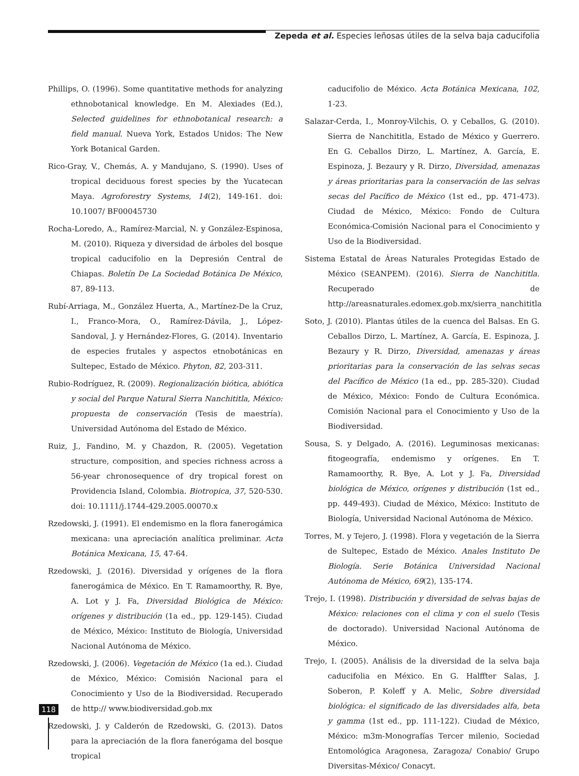Zepeda et al. Especies leñosas útiles de la selva baja caducifolia
Phillips, O. (1996). Some quantitative methods for analyzing ethnobotanical knowledge. En M. Alexiades (Ed.), Selected guidelines for ethnobotanical research: a field manual. Nueva York, Estados Unidos: The New York Botanical Garden.
Rico-Gray, V., Chemás, A. y Mandujano, S. (1990). Uses of tropical deciduous forest species by the Yucatecan Maya. Agroforestry Systems, 14(2), 149-161. doi: 10.1007/ BF00045730
Rocha-Loredo, A., Ramírez-Marcial, N. y González-Espinosa, M. (2010). Riqueza y diversidad de árboles del bosque tropical caducifolio en la Depresión Central de Chiapas. Boletín De La Sociedad Botánica De México, 87, 89-113.
Rubí-Arriaga, M., González Huerta, A., Martínez-De la Cruz, I., Franco-Mora, O., Ramírez-Dávila, J., López-Sandoval, J. y Hernández-Flores, G. (2014). Inventario de especies frutales y aspectos etnobotánicas en Sultepec, Estado de México. Phyton, 82, 203-311.
Rubio-Rodríguez, R. (2009). Regionalización biótica, abiótica y social del Parque Natural Sierra Nanchititla, México: propuesta de conservación (Tesis de maestría). Universidad Autónoma del Estado de México.
Ruiz, J., Fandino, M. y Chazdon, R. (2005). Vegetation structure, composition, and species richness across a 56-year chronosequence of dry tropical forest on Providencia Island, Colombia. Biotropica, 37, 520-530. doi: 10.1111/j.1744-429.2005.00070.x
Rzedowski, J. (1991). El endemismo en la flora fanerogámica mexicana: una apreciación analítica preliminar. Acta Botánica Mexicana, 15, 47-64.
Rzedowski, J. (2016). Diversidad y orígenes de la flora fanerogámica de México. En T. Ramamoorthy, R. Bye, A. Lot y J. Fa, Diversidad Biológica de México: orígenes y distribución (1a ed., pp. 129-145). Ciudad de México, México: Instituto de Biología, Universidad Nacional Autónoma de México.
Rzedowski, J. (2006). Vegetación de México (1a ed.). Ciudad de México, México: Comisión Nacional para el Conocimiento y Uso de la Biodiversidad. Recuperado de http:// www.biodiversidad.gob.mx
Rzedowski, J. y Calderón de Rzedowski, G. (2013). Datos para la apreciación de la flora fanerógama del bosque tropical
caducifolio de México. Acta Botánica Mexicana, 102, 1-23.
Salazar-Cerda, I., Monroy-Vilchis, O. y Ceballos, G. (2010). Sierra de Nanchititla, Estado de México y Guerrero. En G. Ceballos Dirzo, L. Martínez, A. García, E. Espinoza, J. Bezaury y R. Dirzo, Diversidad, amenazas y áreas prioritarias para la conservación de las selvas secas del Pacífico de México (1st ed., pp. 471-473). Ciudad de México, México: Fondo de Cultura Económica-Comisión Nacional para el Conocimiento y Uso de la Biodiversidad.
Sistema Estatal de Áreas Naturales Protegidas Estado de México (SEANPEM). (2016). Sierra de Nanchititla. Recuperado de http://areasnaturales.edomex.gob.mx/sierra_nanchititla
Soto, J. (2010). Plantas útiles de la cuenca del Balsas. En G. Ceballos Dirzo, L. Martínez, A. García, E. Espinoza, J. Bezaury y R. Dirzo, Diversidad, amenazas y áreas prioritarias para la conservación de las selvas secas del Pacífico de México (1a ed., pp. 285-320). Ciudad de México, México: Fondo de Cultura Económica. Comisión Nacional para el Conocimiento y Uso de la Biodiversidad.
Sousa, S. y Delgado, A. (2016). Leguminosas mexicanas: fitogeografía, endemismo y orígenes. En T. Ramamoorthy, R. Bye, A. Lot y J. Fa, Diversidad biológica de México, orígenes y distribución (1st ed., pp. 449-493). Ciudad de México, México: Instituto de Biología, Universidad Nacional Autónoma de México.
Torres, M. y Tejero, J. (1998). Flora y vegetación de la Sierra de Sultepec, Estado de México. Anales Instituto De Biología. Serie Botánica Universidad Nacional Autónoma de México, 69(2), 135-174.
Trejo, I. (1998). Distribución y diversidad de selvas bajas de México: relaciones con el clima y con el suelo (Tesis de doctorado). Universidad Nacional Autónoma de México.
Trejo, I. (2005). Análisis de la diversidad de la selva baja caducifolia en México. En G. Halffter Salas, J. Soberon, P. Koleff y A. Melic, Sobre diversidad biológica: el significado de las diversidades alfa, beta y gamma (1st ed., pp. 111-122). Ciudad de México, México: m3m-Monografías Tercer milenio, Sociedad Entomológica Aragonesa, Zaragoza/ Conabio/ Grupo Diversitas-México/ Conacyt.
118